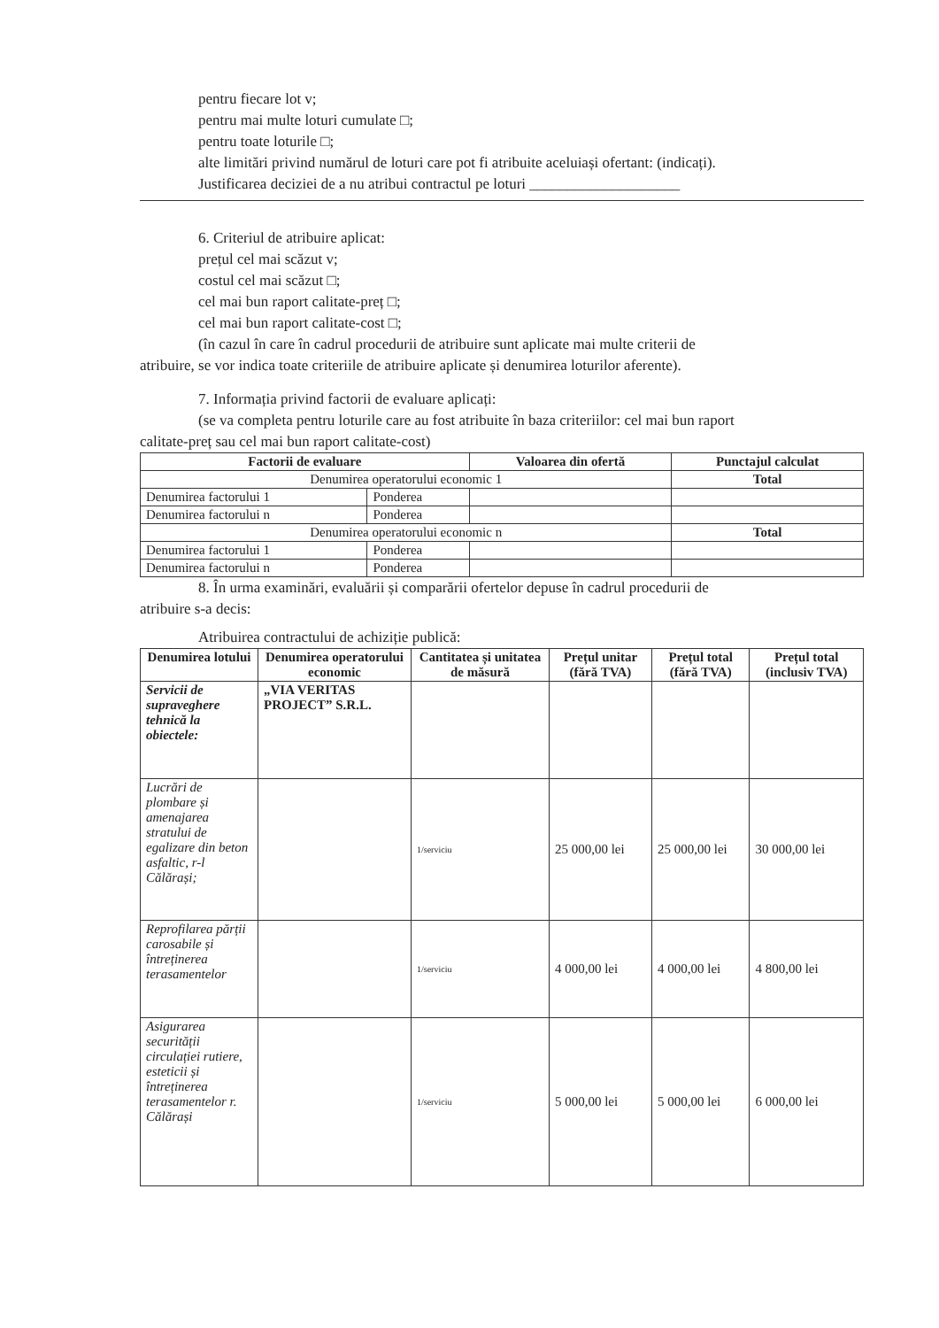pentru fiecare lot v;
pentru mai multe loturi cumulate □;
pentru toate loturile □;
alte limitări privind numărul de loturi care pot fi atribuite aceluiași ofertant: (indicați).
Justificarea deciziei de a nu atribui contractul pe loturi ____________________
6. Criteriul de atribuire aplicat:
prețul cel mai scăzut v;
costul cel mai scăzut □;
cel mai bun raport calitate-preț □;
cel mai bun raport calitate-cost □;
(în cazul în care în cadrul procedurii de atribuire sunt aplicate mai multe criterii de
atribuire, se vor indica toate criteriile de atribuire aplicate și denumirea loturilor aferente).
7. Informația privind factorii de evaluare aplicați:
(se va completa pentru loturile care au fost atribuite în baza criteriilor: cel mai bun raport
calitate-preț sau cel mai bun raport calitate-cost)
| Factorii de evaluare | | Valoarea din ofertă | Punctajul calculat |
| --- | --- | --- | --- |
| Denumirea operatorului economic 1 | | | Total |
| Denumirea factorului 1 | Ponderea | | |
| Denumirea factorului n | Ponderea | | |
| Denumirea operatorului economic n | | | Total |
| Denumirea factorului 1 | Ponderea | | |
| Denumirea factorului n | Ponderea | | |
8. În urma examinări, evaluării și comparării ofertelor depuse în cadrul procedurii de
atribuire s-a decis:
Atribuirea contractului de achiziție publică:
| Denumirea lotului | Denumirea operatorului economic | Cantitatea și unitatea de măsură | Prețul unitar (fără TVA) | Prețul total (fără TVA) | Prețul total (inclusiv TVA) |
| --- | --- | --- | --- | --- | --- |
| Servicii de supraveghere tehnică la obiectele: | „VIA VERITAS PROJECT” S.R.L. | | | | |
| Lucrări de plombare și amenajarea stratului de egalizare din beton asfaltic, r-l Călărași; | | 1/serviciu | 25 000,00 lei | 25 000,00 lei | 30 000,00 lei |
| Reprofilarea părții carosabile și întreținerea terasamentelor | | 1/serviciu | 4 000,00 lei | 4 000,00 lei | 4 800,00 lei |
| Asigurarea securității circulației rutiere, esteticii și întreținerea terasamentelor r. Călărași | | 1/serviciu | 5 000,00 lei | 5 000,00 lei | 6 000,00 lei |